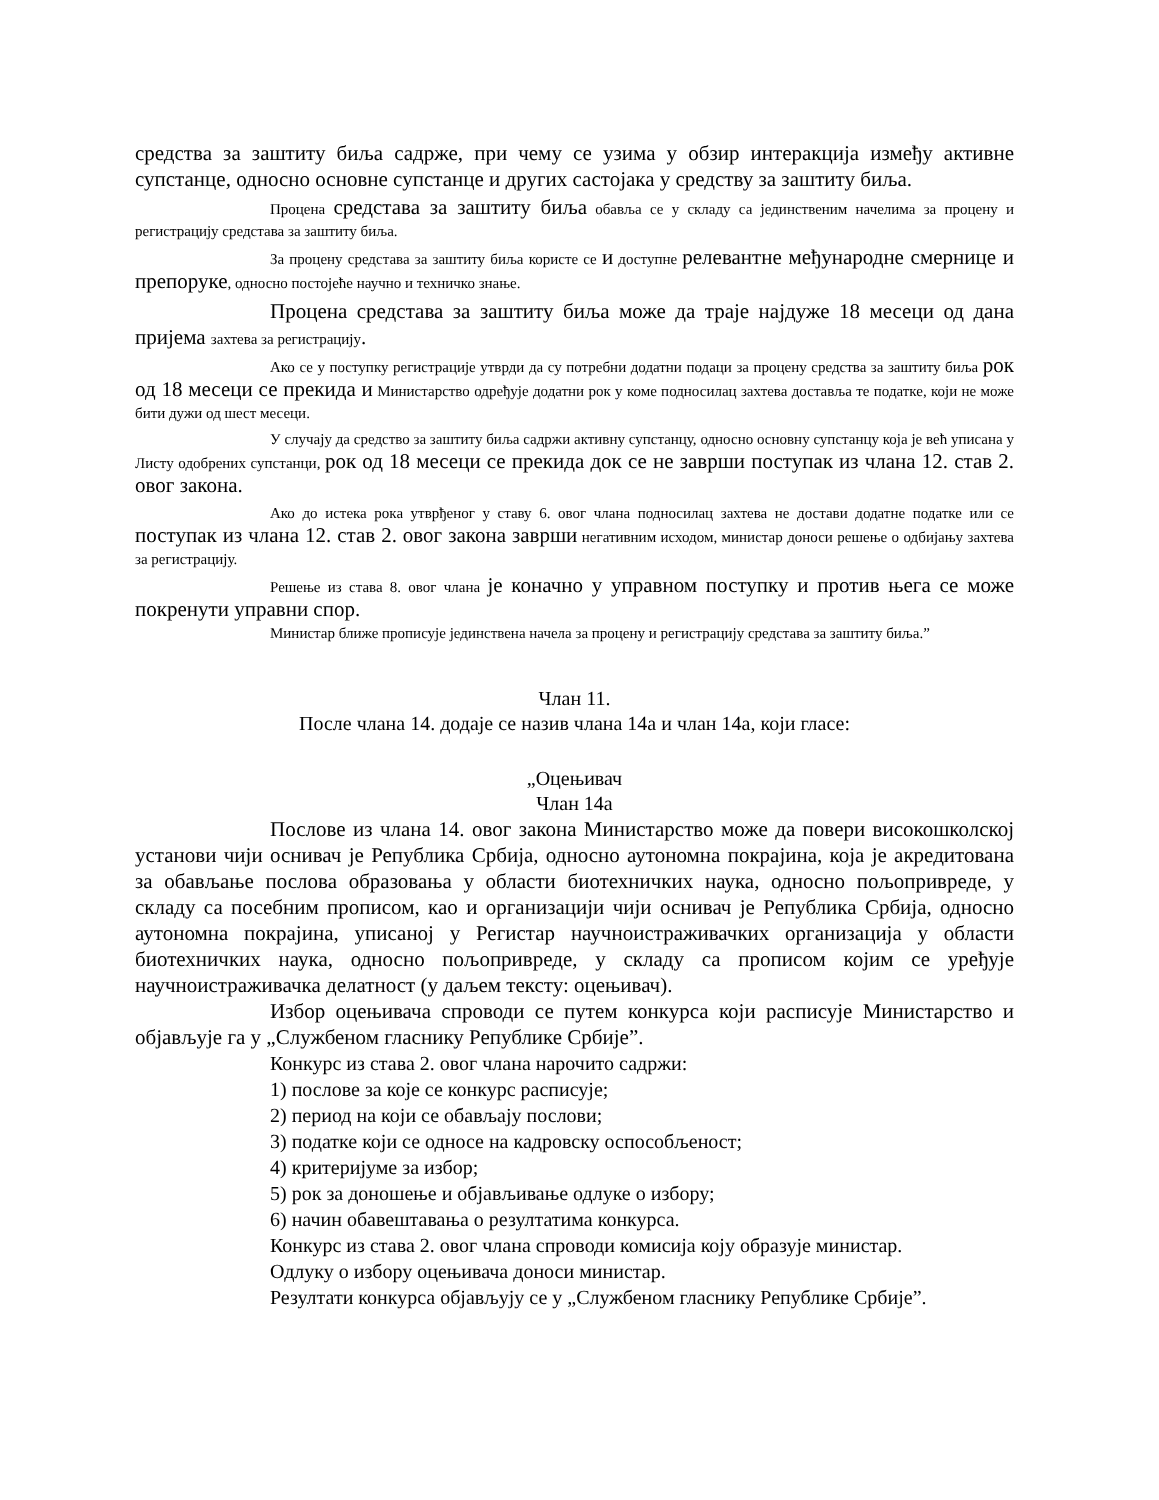средства за заштиту биља садрже, при чему се узима у обзир интеракција између активне супстанце, односно основне супстанце и других састојака у средству за заштиту биља.
Процена средстава за заштиту биља обавља се у складу са јединственим начелима за процену и регистрацију средстава за заштиту биља.
За процену средстава за заштиту биља користе се и доступне релевантне међународне смернице и препоруке, односно постојеће научно и техничко знање.
Процена средстава за заштиту биља може да траје најдуже 18 месеци од дана пријема захтева за регистрацију.
Ако се у поступку регистрације утврди да су потребни додатни подаци за процену средства за заштиту биља рок од 18 месеци се прекида и Министарство одређује додатни рок у коме подносилац захтева доставља те податке, који не може бити дужи од шест месеци.
У случају да средство за заштиту биља садржи активну супстанцу, односно основну супстанцу која је већ уписана у Листу одобрених супстанци, рок од 18 месеци се прекида док се не заврши поступак из члана 12. став 2. овог закона.
Ако до истека рока утврђеног у ставу 6. овог члана подносилац захтева не достави додатне податке или се поступак из члана 12. став 2. овог закона заврши негативним исходом, министар доноси решење о одбијању захтева за регистрацију.
Решење из става 8. овог члана је коначно у управном поступку и против њега се може покренути управни спор.
Министар ближе прописује јединствена начела за процену и регистрацију средстава за заштиту биља.”
Члан 11.
После члана 14. додаје се назив члана 14а и члан 14а, који гласе:
„Оцењивач
Члан 14а
Послове из члана 14. овог закона Министарство може да повери високошколској установи чији оснивач је Република Србија, односно аутономна покрајина, која је акредитована за обављање послова образовања у области биотехничких наука, односно пољопривреде, у складу са посебним прописом, као и организацији чији оснивач је Република Србија, односно аутономна покрајина, уписаној у Регистар научноистраживачких организација у области биотехничких наука, односно пољопривреде, у складу са прописом којим се уређује научноистраживачка делатност (у даљем тексту: оцењивач).
Избор оцењивача спроводи се путем конкурса који расписује Министарство и објављује га у „Службеном гласнику Републике Србије”.
Конкурс из става 2. овог члана нарочито садржи:
1) послове за које се конкурс расписује;
2) период на који се обављају послови;
3) податке који се односе на кадровску оспособљеност;
4) критеријуме за избор;
5) рок за доношење и објављивање одлуке о избору;
6) начин обавештавања о резултатима конкурса.
Конкурс из става 2. овог члана спроводи комисија коју образује министар.
Одлуку о избору оцењивача доноси министар.
Резултати конкурса објављују се у „Службеном гласнику Републике Србије”.